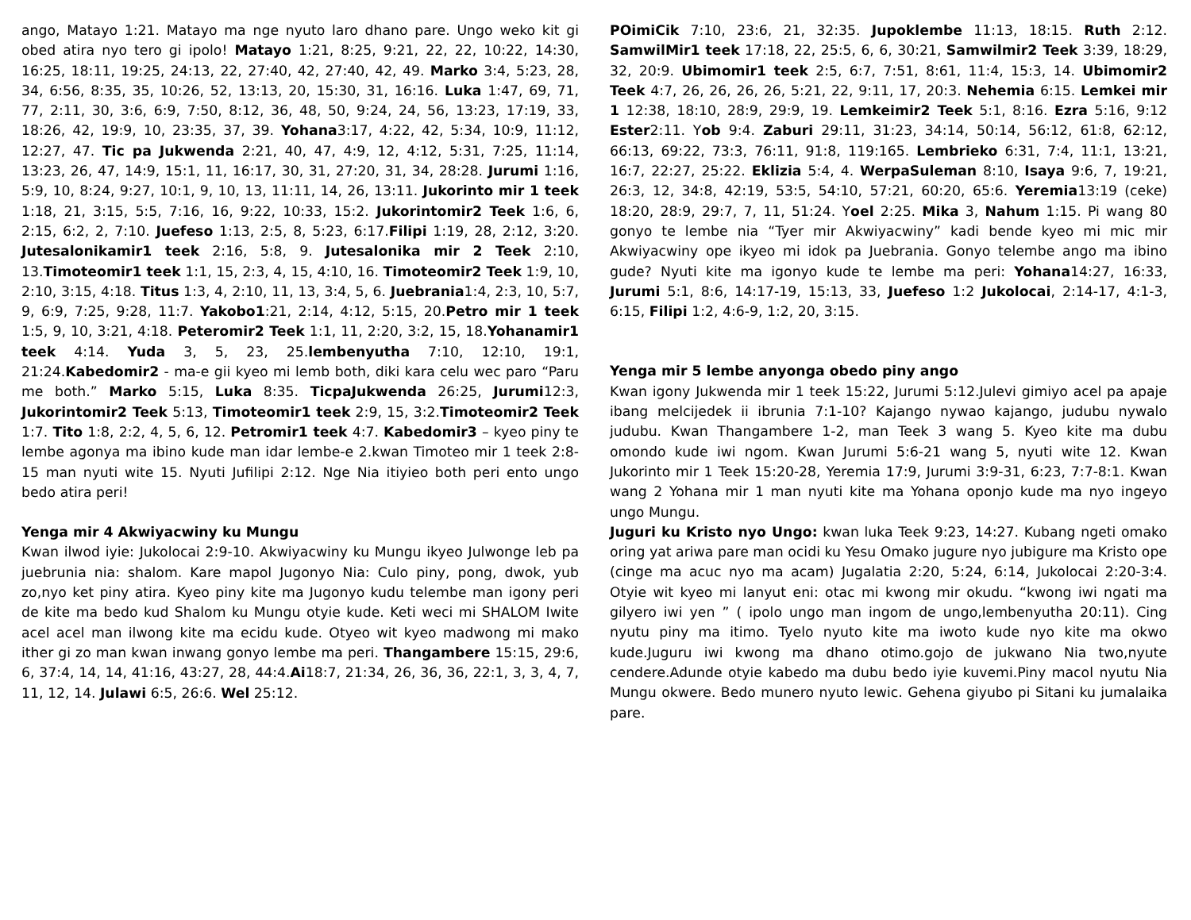ango, Matayo 1:21. Matayo ma nge nyuto laro dhano pare. Ungo weko kit gi obed atira nyo tero gi ipolo! Matayo 1:21, 8:25, 9:21, 22, 22, 10:22, 14:30, 16:25, 18:11, 19:25, 24:13, 22, 27:40, 42, 27:40, 42, 49. Marko 3:4, 5:23, 28, 34, 6:56, 8:35, 35, 10:26, 52, 13:13, 20, 15:30, 31, 16:16. Luka 1:47, 69, 71, 77, 2:11, 30, 3:6, 6:9, 7:50, 8:12, 36, 48, 50, 9:24, 24, 56, 13:23, 17:19, 33, 18:26, 42, 19:9, 10, 23:35, 37, 39. Yohana3:17, 4:22, 42, 5:34, 10:9, 11:12, 12:27, 47. Tic pa Jukwenda 2:21, 40, 47, 4:9, 12, 4:12, 5:31, 7:25, 11:14, 13:23, 26, 47, 14:9, 15:1, 11, 16:17, 30, 31, 27:20, 31, 34, 28:28. Jurumi 1:16, 5:9, 10, 8:24, 9:27, 10:1, 9, 10, 13, 11:11, 14, 26, 13:11. Jukorinto mir 1 teek 1:18, 21, 3:15, 5:5, 7:16, 16, 9:22, 10:33, 15:2. Jukorintomir2 Teek 1:6, 6, 2:15, 6:2, 2, 7:10. Juefeso 1:13, 2:5, 8, 5:23, 6:17.Filipi 1:19, 28, 2:12, 3:20. Jutesalonikamir1 teek 2:16, 5:8, 9. Jutesalonika mir 2 Teek 2:10, 13.Timoteomir1 teek 1:1, 15, 2:3, 4, 15, 4:10, 16. Timoteomir2 Teek 1:9, 10, 2:10, 3:15, 4:18. Titus 1:3, 4, 2:10, 11, 13, 3:4, 5, 6. Juebrania1:4, 2:3, 10, 5:7, 9, 6:9, 7:25, 9:28, 11:7. Yakobo1:21, 2:14, 4:12, 5:15, 20.Petro mir 1 teek 1:5, 9, 10, 3:21, 4:18. Peteromir2 Teek 1:1, 11, 2:20, 3:2, 15, 18.Yohanamir1 teek 4:14. Yuda 3, 5, 23, 25.lembenyutha 7:10, 12:10, 19:1, 21:24.Kabedomir2 - ma-e gii kyeo mi lemb both, diki kara celu wec paro “Paru me both.” Marko 5:15, Luka 8:35. TicpaJukwenda 26:25, Jurumi12:3, Jukorintomir2 Teek 5:13, Timoteomir1 teek 2:9, 15, 3:2.Timoteomir2 Teek 1:7. Tito 1:8, 2:2, 4, 5, 6, 12. Petromir1 teek 4:7. Kabedomir3 – kyeo piny te lembe agonya ma ibino kude man idar lembe-e 2.kwan Timoteo mir 1 teek 2:8-15 man nyuti wite 15. Nyuti Jufilipi 2:12. Nge Nia itiyieo both peri ento ungo bedo atira peri!
Yenga mir 4 Akwiyacwiny ku Mungu
Kwan ilwod iyie: Jukolocai 2:9-10. Akwiyacwiny ku Mungu ikyeo Julwonge leb pa juebrunia nia: shalom. Kare mapol Jugonyo Nia: Culo piny, pong, dwok, yub zo,nyo ket piny atira. Kyeo piny kite ma Jugonyo kudu telembe man igony peri de kite ma bedo kud Shalom ku Mungu otyie kude. Keti weci mi SHALOM Iwite acel acel man ilwong kite ma ecidu kude. Otyeo wit kyeo madwong mi mako ither gi zo man kwan inwang gonyo lembe ma peri. Thangambere 15:15, 29:6, 6, 37:4, 14, 14, 41:16, 43:27, 28, 44:4.Ai18:7, 21:34, 26, 36, 36, 22:1, 3, 3, 4, 7, 11, 12, 14. Julawi 6:5, 26:6. Wel 25:12.
POimiCik 7:10, 23:6, 21, 32:35. Jupoklembe 11:13, 18:15. Ruth 2:12. SamwilMir1 teek 17:18, 22, 25:5, 6, 6, 30:21, Samwilmir2 Teek 3:39, 18:29, 32, 20:9. Ubimomir1 teek 2:5, 6:7, 7:51, 8:61, 11:4, 15:3, 14. Ubimomir2 Teek 4:7, 26, 26, 26, 26, 5:21, 22, 9:11, 17, 20:3. Nehemia 6:15. Lemkei mir 1 12:38, 18:10, 28:9, 29:9, 19. Lemkeimir2 Teek 5:1, 8:16. Ezra 5:16, 9:12 Ester2:11. Yob 9:4. Zaburi 29:11, 31:23, 34:14, 50:14, 56:12, 61:8, 62:12, 66:13, 69:22, 73:3, 76:11, 91:8, 119:165. Lembrieko 6:31, 7:4, 11:1, 13:21, 16:7, 22:27, 25:22. Eklizia 5:4, 4. WerpaSuleman 8:10, Isaya 9:6, 7, 19:21, 26:3, 12, 34:8, 42:19, 53:5, 54:10, 57:21, 60:20, 65:6. Yeremia13:19 (ceke) 18:20, 28:9, 29:7, 7, 11, 51:24. Yoel 2:25. Mika 3, Nahum 1:15. Pi wang 80 gonyo te lembe nia “Tyer mir Akwiyacwiny” kadi bende kyeo mi mic mir Akwiyacwiny ope ikyeo mi idok pa Juebrania. Gonyo telembe ango ma ibino gude? Nyuti kite ma igonyo kude te lembe ma peri: Yohana14:27, 16:33, Jurumi 5:1, 8:6, 14:17-19, 15:13, 33, Juefeso 1:2 Jukolocai, 2:14-17, 4:1-3, 6:15, Filipi 1:2, 4:6-9, 1:2, 20, 3:15.
Yenga mir 5 lembe anyonga obedo piny ango
Kwan igony Jukwenda mir 1 teek 15:22, Jurumi 5:12.Julevi gimiyo acel pa apaje ibang melcijedek ii ibrunia 7:1-10? Kajango nywao kajango, judubu nywalo judubu. Kwan Thangambere 1-2, man Teek 3 wang 5. Kyeo kite ma dubu omondo kude iwi ngom. Kwan Jurumi 5:6-21 wang 5, nyuti wite 12. Kwan Jukorinto mir 1 Teek 15:20-28, Yeremia 17:9, Jurumi 3:9-31, 6:23, 7:7-8:1. Kwan wang 2 Yohana mir 1 man nyuti kite ma Yohana oponjo kude ma nyo ingeyo ungo Mungu.
Juguri ku Kristo nyo Ungo: kwan luka Teek 9:23, 14:27. Kubang ngeti omako oring yat ariwa pare man ocidi ku Yesu Omako jugure nyo jubigure ma Kristo ope (cinge ma acuc nyo ma acam) Jugalatia 2:20, 5:24, 6:14, Jukolocai 2:20-3:4. Otyie wit kyeo mi lanyut eni: otac mi kwong mir okudu. “kwong iwi ngati ma gilyero iwi yen ” ( ipolo ungo man ingom de ungo,lembenyutha 20:11). Cing nyutu piny ma itimo. Tyelo nyuto kite ma iwoto kude nyo kite ma okwo kude.Juguru iwi kwong ma dhano otimo.gojo de jukwano Nia two,nyute cendere.Adunde otyie kabedo ma dubu bedo iyie kuvemi.Piny macol nyutu Nia Mungu okwere. Bedo munero nyuto lewic. Gehena giyubo pi Sitani ku jumalaika pare.